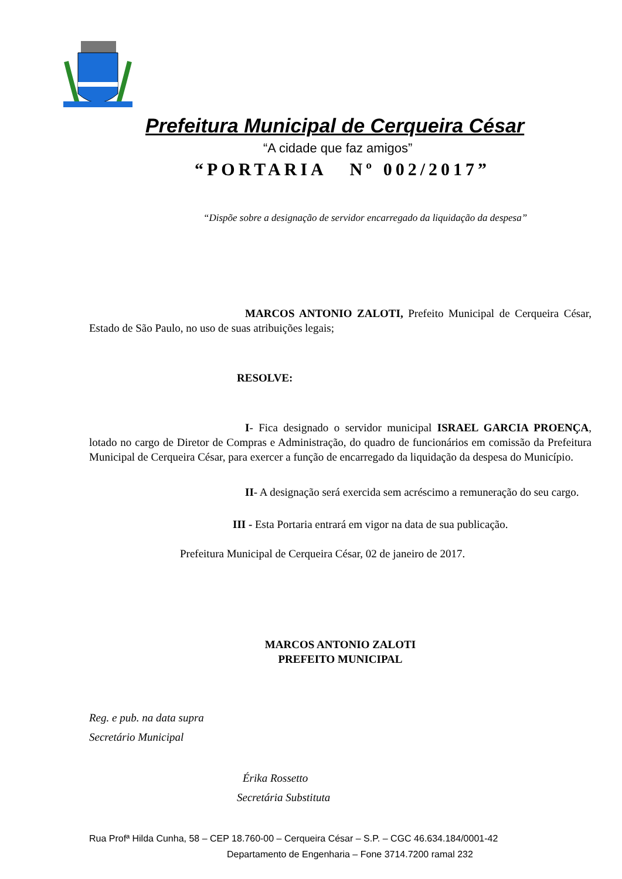Prefeitura Municipal de Cerqueira César
“A cidade que faz amigos”
“PORTARIA Nº 002/2017”
“Dispõe sobre a designação de servidor encarregado da liquidação da despesa”
MARCOS ANTONIO ZALOTI, Prefeito Municipal de Cerqueira César, Estado de São Paulo, no uso de suas atribuições legais;
RESOLVE:
I- Fica designado o servidor municipal ISRAEL GARCIA PROENÇA, lotado no cargo de Diretor de Compras e Administração, do quadro de funcionários em comissão da Prefeitura Municipal de Cerqueira César, para exercer a função de encarregado da liquidação da despesa do Município.
II- A designação será exercida sem acréscimo a remuneração do seu cargo.
III - Esta Portaria entrará em vigor na data de sua publicação.
Prefeitura Municipal de Cerqueira César, 02 de janeiro de 2017.
MARCOS ANTONIO ZALOTI
PREFEITO MUNICIPAL
Reg. e pub. na data supra
Secretário Municipal
Érika Rossetto
Secretária Substituta
Rua Profª Hilda Cunha, 58 – CEP 18.760-00 – Cerqueira César – S.P. – CGC 46.634.184/0001-42
Departamento de Engenharia – Fone 3714.7200 ramal 232